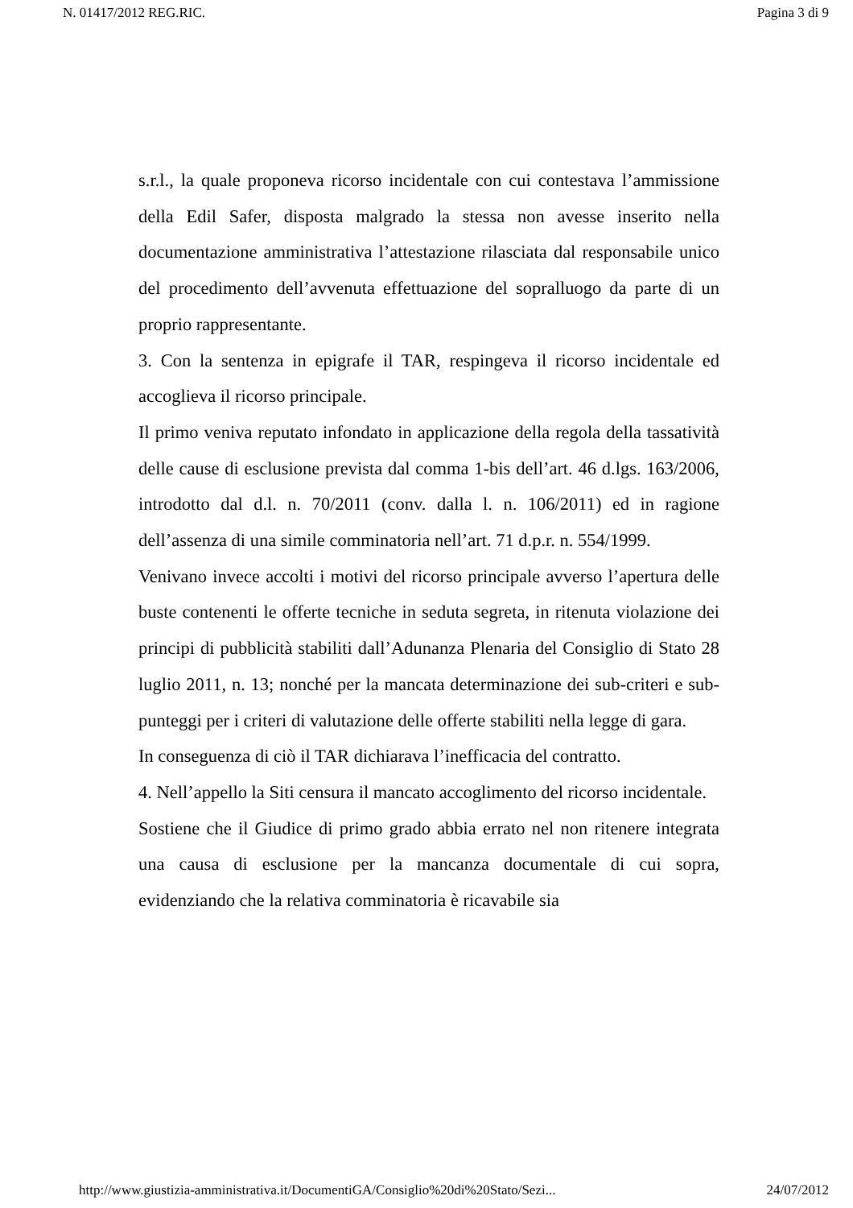N. 01417/2012 REG.RIC. Pagina 3 di 9
s.r.l., la quale proponeva ricorso incidentale con cui contestava l’ammissione della Edil Safer, disposta malgrado la stessa non avesse inserito nella documentazione amministrativa l’attestazione rilasciata dal responsabile unico del procedimento dell’avvenuta effettuazione del sopralluogo da parte di un proprio rappresentante.
3. Con la sentenza in epigrafe il TAR, respingeva il ricorso incidentale ed accoglieva il ricorso principale.
Il primo veniva reputato infondato in applicazione della regola della tassatività delle cause di esclusione prevista dal comma 1-bis dell’art. 46 d.lgs. 163/2006, introdotto dal d.l. n. 70/2011 (conv. dalla l. n. 106/2011) ed in ragione dell’assenza di una simile comminatoria nell’art. 71 d.p.r. n. 554/1999.
Venivano invece accolti i motivi del ricorso principale avverso l’apertura delle buste contenenti le offerte tecniche in seduta segreta, in ritenuta violazione dei principi di pubblicità stabiliti dall’Adunanza Plenaria del Consiglio di Stato 28 luglio 2011, n. 13; nonché per la mancata determinazione dei sub-criteri e sub-punteggi per i criteri di valutazione delle offerte stabiliti nella legge di gara.
In conseguenza di ciò il TAR dichiarava l’inefficacia del contratto.
4. Nell’appello la Siti censura il mancato accoglimento del ricorso incidentale.
Sostiene che il Giudice di primo grado abbia errato nel non ritenere integrata una causa di esclusione per la mancanza documentale di cui sopra, evidenziando che la relativa comminatoria è ricavabile sia
http://www.giustizia-amministrativa.it/DocumentiGA/Consiglio%20di%20Stato/Sezi... 24/07/2012